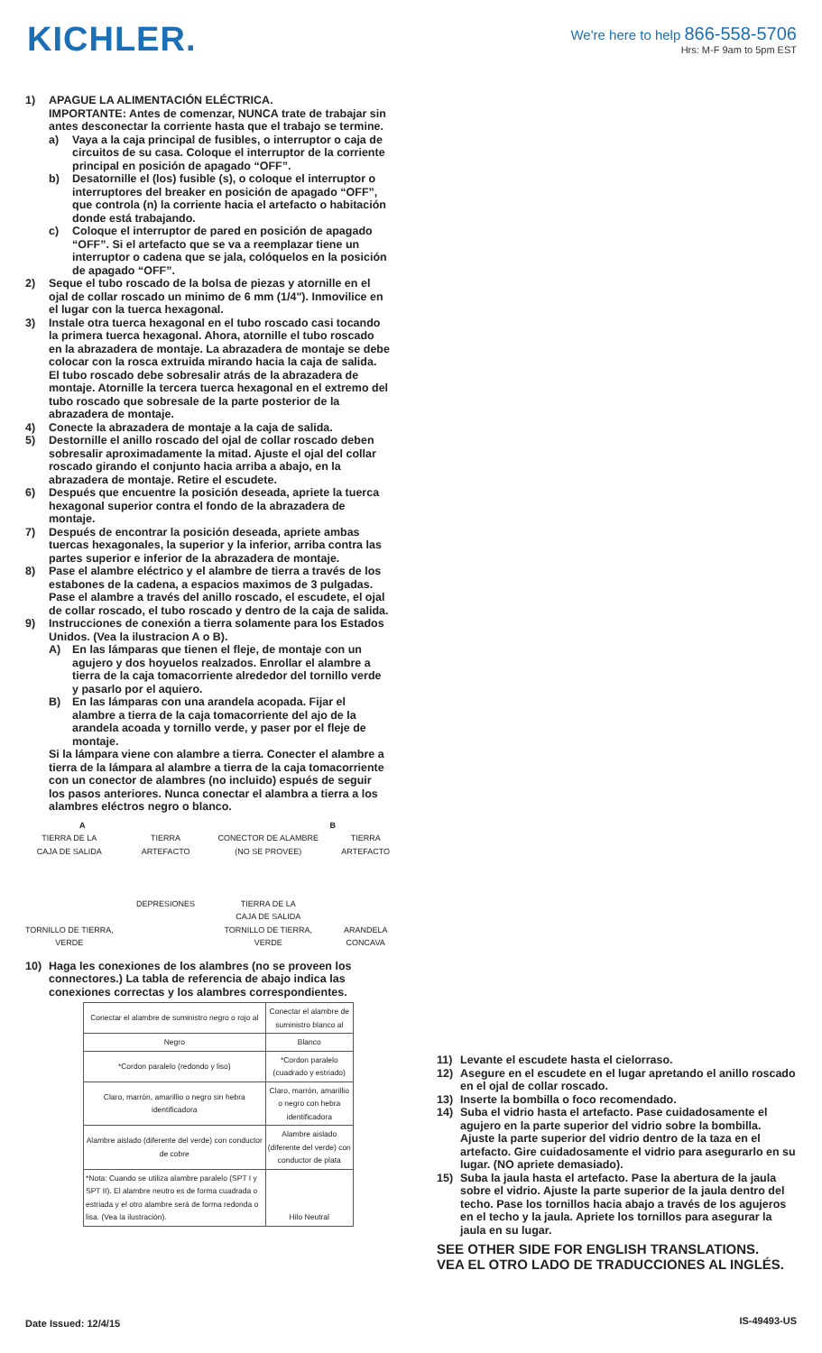KICHLER.
We're here to help 866-558-5706
Hrs: M-F 9am to 5pm EST
1) APAGUE LA ALIMENTACIÓN ELÉCTRICA.
IMPORTANTE: Antes de comenzar, NUNCA trate de trabajar sin antes desconectar la corriente hasta que el trabajo se termine.
a) Vaya a la caja principal de fusibles, o interruptor o caja de circuitos de su casa. Coloque el interruptor de la corriente principal en posición de apagado “OFF”.
b) Desatornille el (los) fusible (s), o coloque el interruptor o interruptores del breaker en posición de apagado “OFF”, que controla (n) la corriente hacia el artefacto o habitación donde está trabajando.
c) Coloque el interruptor de pared en posición de apagado “OFF”. Si el artefacto que se va a reemplazar tiene un interruptor o cadena que se jala, colóquelos en la posición de apagado “OFF”.
2) Seque el tubo roscado de la bolsa de piezas y atornille en el ojal de collar roscado un minimo de 6 mm (1/4"). Inmovilice en el lugar con la tuerca hexagonal.
3) Instale otra tuerca hexagonal en el tubo roscado casi tocando la primera tuerca hexagonal. Ahora, atornille el tubo roscado en la abrazadera de montaje. La abrazadera de montaje se debe colocar con la rosca extruida mirando hacia la caja de salida. El tubo roscado debe sobresalir atrás de la abrazadera de montaje. Atornille la tercera tuerca hexagonal en el extremo del tubo roscado que sobresale de la parte posterior de la abrazadera de montaje.
4) Conecte la abrazadera de montaje a la caja de salida.
5) Destornille el anillo roscado del ojal de collar roscado deben sobresalir aproximadamente la mitad. Ajuste el ojal del collar roscado girando el conjunto hacia arriba a abajo, en la abrazadera de montaje. Retire el escudete.
6) Después que encuentre la posición deseada, apriete la tuerca hexagonal superior contra el fondo de la abrazadera de montaje.
7) Después de encontrar la posición deseada, apriete ambas tuercas hexagonales, la superior y la inferior, arriba contra las partes superior e inferior de la abrazadera de montaje.
8) Pase el alambre eléctrico y el alambre de tierra a través de los estabones de la cadena, a espacios maximos de 3 pulgadas. Pase el alambre a través del anillo roscado, el escudete, el ojal de collar roscado, el tubo roscado y dentro de la caja de salida.
9) Instrucciones de conexión a tierra solamente para los Estados Unidos. (Vea la ilustracion A o B).
A) En las lámparas que tienen el fleje, de montaje con un agujero y dos hoyuelos realzados. Enrollar el alambre a tierra de la caja tomacorriente alrededor del tornillo verde y pasarlo por el aquiero.
B) En las lámparas con una arandela acopada. Fijar el alambre a tierra de la caja tomacorriente del ajo de la arandela acoada y tornillo verde, y paser por el fleje de montaje.
Si la lámpara viene con alambre a tierra. Conecter el alambre a tierra de la lámpara al alambre a tierra de la caja tomacorriente con un conector de alambres (no incluido) espués de seguir los pasos anteriores. Nunca conectar el alambra a tierra a los alambres eléctros negro o blanco.
A B
TIERRA DE LA
CAJA DE SALIDA
TORNILLO DE TIERRA,
VERDE
TIERRA
ARTEFACTO
DEPRESIONES
CONECTOR DE ALAMBRE
(NO SE PROVEE)
TIERRA DE LA
CAJA DE SALIDA
TORNILLO DE TIERRA,
VERDE
TIERRA
ARTEFACTO
ARANDELA
CONCAVA
10) Haga les conexiones de los alambres (no se proveen los connectores.) La tabla de referencia de abajo indica las conexiones correctas y los alambres correspondientes.
| Conectar el alambre de suministro negro o rojo al | Conectar el alambre de suministro blanco al |
| Negro | Blanco |
| *Cordon paralelo (redondo y liso) | *Cordon paralelo (cuadrado y estriado) |
| Claro, marrón, amarillio o negro sin hebra identificadora | Claro, marrón, amarillio o negro con hebra identificadora |
| Alambre aislado (diferente del verde) con conductor de cobre | Alambre aislado (diferente del verde) con conductor de plata |
| *Nota: Cuando se utiliza alambre paralelo (SPT I y SPT II). El alambre neutro es de forma cuadrada o estriada y el otro alambre será de forma redonda o lisa. (Vea la ilustración). | Hilo Neutral |
11) Levante el escudete hasta el cielorraso.
12) Asegure en el escudete en el lugar apretando el anillo roscado en el ojal de collar roscado.
13) Inserte la bombilla o foco recomendado.
14) Suba el vidrio hasta el artefacto. Pase cuidadosamente el agujero en la parte superior del vidrio sobre la bombilla. Ajuste la parte superior del vidrio dentro de la taza en el artefacto. Gire cuidadosamente el vidrio para asegurarlo en su lugar. (NO apriete demasiado).
15) Suba la jaula hasta el artefacto. Pase la abertura de la jaula sobre el vidrio. Ajuste la parte superior de la jaula dentro del techo. Pase los tornillos hacia abajo a través de los agujeros en el techo y la jaula. Apriete los tornillos para asegurar la jaula en su lugar.
SEE OTHER SIDE FOR ENGLISH TRANSLATIONS.
VEA EL OTRO LADO DE TRADUCCIONES AL INGLÉS.
Date Issued: 12/4/15 IS-49493-US